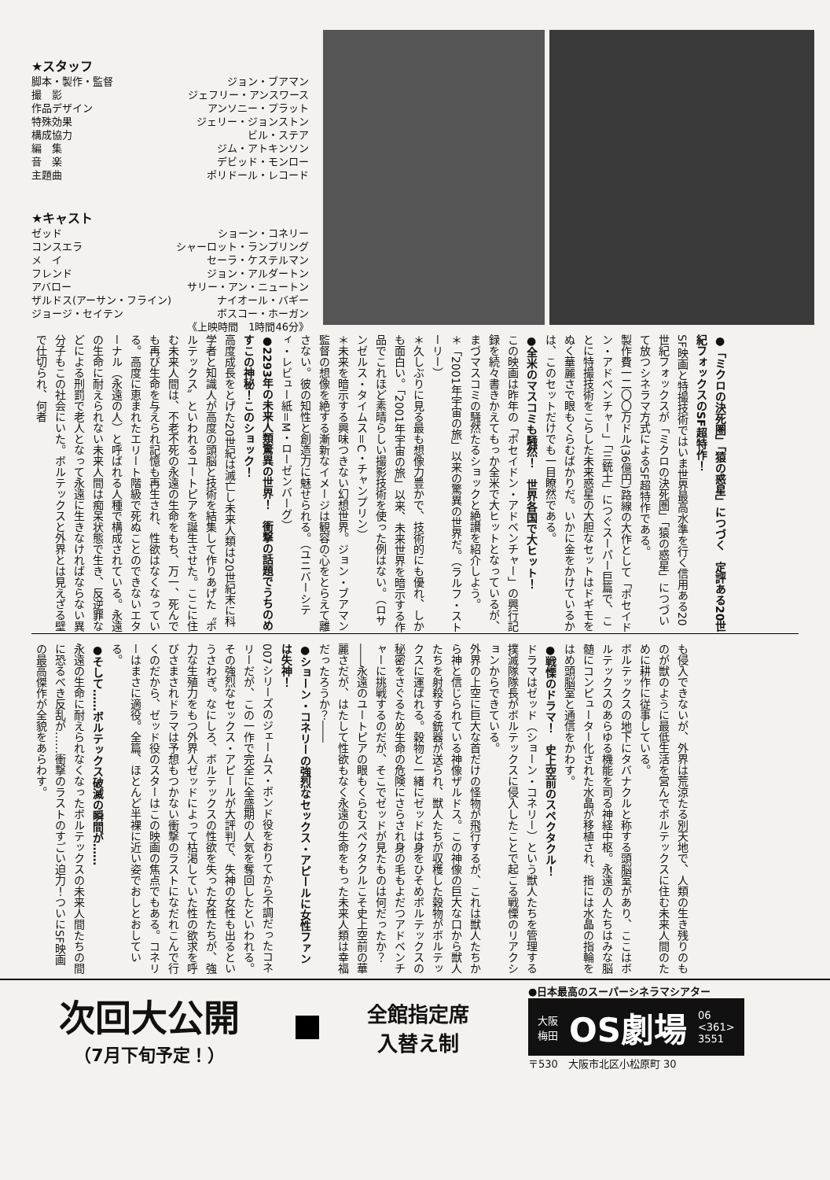★スタッフ
脚本・製作・監督 ジョン・ブアマン
撮　影 ジェフリー・アンスワース
作品デザイン アンソニー・プラット
特殊効果 ジェリー・ジョンストン
構成協力 ビル・ステア
編　集 ジム・アトキンソン
音　楽 デビッド・モンロー
主題曲 ポリドール・レコード
★キャスト
ゼッド ショーン・コネリー
コンスエラ シャーロット・ランプリング
メ　イ セーラ・ケステルマン
フレンド ジョン・アルダートン
アバロー サリー・アン・ニュートン
ザルドス(アーサン・フライン) ナイオール・バギー
ジョージ・セイテン ボスコー・ホーガン
《上映時間　1時間46分》
●「ミクロの決死圏」「猿の惑星」につづく　定評ある20世紀フォックスのSF超特作！
SF映画と特撮技術ではいま世界最高水準を行く信用ある20世紀フォックスが「ミクロの決死圏」「猿の惑星」につづいて放つシネラマ方式によるSF超特作である。
製作費一二〇〇万ドル(36億円)路線の大作として「ポセイドン・アドベンチャー」「三銃士」につぐスーパー巨篇で、ことに特撮技術をこらした未来惑星の大胆なセットはドギモをぬく華麗さで眼もくらむばかりだ。いかに金をかけているかは、このセットだけでも一目瞭然である。
●全米のマスコミも騒然！　世界各国で大ヒット！
この映画は昨年の「ポセイドン・アドベンチャー」の興行記録を続々書きかえてもっか全米で大ヒットとなっているが、まづマスコミの騒然たるショックと絶讃を紹介しよう。
＊「2001年宇宙の旅」以来の驚異の世界だ。（ラルフ・ストーリー）
＊久しぶりに見る最も想像力豊かで、技術的にも優れ、しかも面白い。「2001年宇宙の旅」以来、未来世界を暗示する作品でこれほど素晴らしい撮影技術を使った例はない。（ロサンゼルス・タイムス＝C・チャンプリン）
＊未来を暗示する興味つきない幻想世界。ジョン・ブアマン監督の想像を絶する漸新なイメージは観容の心をとらえて離さない。彼の知性と創造力に魅せられる。（ユニバーシティ・レビュー紙＝M・ローゼンバーグ）
●2293年の未来人類驚異の世界！　衝撃の話題でうちのめすこの神秘！このショック！
高度成長をとげた20世紀は滅亡し未来人類は20世紀末に科学者と知識人が高度の頭脳と技術を結集して作りあげた〝ボルテックス〟といわれるユートピアを誕生させた。ここに住む未来人間は、不老不死の永遠の生命をもち、万一、死んでも再び生命を与えられ記憶も再生され、性欲はなくなっている。高度に恵まれたエリート階級で死ぬことのできないエターナル（永遠の人）と呼ばれる人種で構成されている。永遠の生命に耐えられない未来人間は痴呆状態で生き、反逆罪などによる刑罰で老人となって永遠に生きなければならない異分子もこの社会にいた。ボルテックスと外界とは見えざる壁で仕切られ、何者
も侵入できないが、外界は荒涼たる別天地で、人類の生き残りのものが獣のように最低生活を営んでボルテックスに住む未来人間のために耕作に従事している。
ボルテックスの地下にタバナクルと称する頭脳室があり、ここはボルテックスのあらゆる機能を司る神経中枢。永遠の人たちはみな脳髄にコンピューター化された水晶が移植され、指には水晶の指輪をはめ頭脳室と通信をかわす。
●戦慄のドラマ！　史上空前のスペクタクル！
ドラマはゼッド（ショーン・コネリー）という獣人たちを管理する撲滅隊隊長がボルテックスに侵入したことで起こる戦慄のリアクションからできている。
外界の上空に巨大な首だけの怪物が飛行するが、これは獣人たちから神と信じられている神像ザルドス。この神像の巨大な口から獣人たちを射殺する銃器が送られ、獣人たちが収穫した穀物がボルテックスに運ばれる。穀物と一緒にゼッドは身をひそめボルテックスの秘密をさぐるため生命の危険にさらされ身の毛もよだつアドベンチャーに挑戦するのだが、そこでゼッドが見たものは何だったか？――永遠のユートピアの眼もくらむスペクタクルこそ史上空前の華麗さだが、はたして性欲もなく永遠の生命をもった未来人類は幸福だったろうか？――
●ショーン・コネリーの強烈なセックス・アピールに女性ファンは失神！
007シリーズのジェームス・ボンド役をおりてから不調だったコネリーだが、この一作で完全に全盛期の人気を奪回したといわれる。その強烈なセックス・アピールが大評判で、失神の女性も出るというさわぎ。なにしろ、ボルテックスの性欲を失った女性たちが、強力な生殖力をもつ外界人ゼッドによって枯渇していた性の欲求を呼びさまされドラマは予想もつかない衝撃のラストになだれこんで行くのだから、ゼッド役のスターはこの映画の焦点でもある。コネリーはまさに適役。全篇、ほとんど半裸に近い姿でおしとおしている。
●そして……ボルテックス破滅の瞬間が……
永遠の生命に耐えられなくなったボルテックスの未来人間たちの間に恐るべき反乱が……衝撃のラストのすごい迫力！ついにSF映画の最高傑作が全貌をあらわす。
次回大公開
（7月下旬予定！）
全館指定席
入替え制
●日本最高のスーパーシネラマシアター
大阪
梅田 OS劇場 06
<361>
3551
〒530　大阪市北区小松原町 30